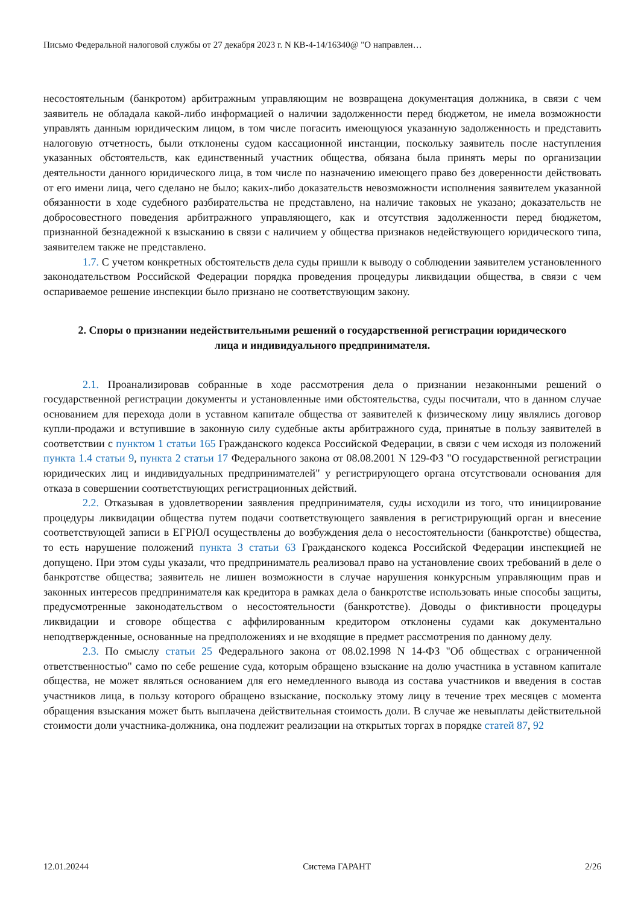Письмо Федеральной налоговой службы от 27 декабря 2023 г. N КВ-4-14/16340@ "О направлен…
несостоятельным (банкротом) арбитражным управляющим не возвращена документация должника, в связи с чем заявитель не обладала какой-либо информацией о наличии задолженности перед бюджетом, не имела возможности управлять данным юридическим лицом, в том числе погасить имеющуюся указанную задолженность и представить налоговую отчетность, были отклонены судом кассационной инстанции, поскольку заявитель после наступления указанных обстоятельств, как единственный участник общества, обязана была принять меры по организации деятельности данного юридического лица, в том числе по назначению имеющего право без доверенности действовать от его имени лица, чего сделано не было; каких-либо доказательств невозможности исполнения заявителем указанной обязанности в ходе судебного разбирательства не представлено, на наличие таковых не указано; доказательств не добросовестного поведения арбитражного управляющего, как и отсутствия задолженности перед бюджетом, признанной безнадежной к взысканию в связи с наличием у общества признаков недействующего юридического типа, заявителем также не представлено.
1.7. С учетом конкретных обстоятельств дела суды пришли к выводу о соблюдении заявителем установленного законодательством Российской Федерации порядка проведения процедуры ликвидации общества, в связи с чем оспариваемое решение инспекции было признано не соответствующим закону.
2. Споры о признании недействительными решений о государственной регистрации юридического лица и индивидуального предпринимателя.
2.1. Проанализировав собранные в ходе рассмотрения дела о признании незаконными решений о государственной регистрации документы и установленные ими обстоятельства, суды посчитали, что в данном случае основанием для перехода доли в уставном капитале общества от заявителей к физическому лицу являлись договор купли-продажи и вступившие в законную силу судебные акты арбитражного суда, принятые в пользу заявителей в соответствии с пунктом 1 статьи 165 Гражданского кодекса Российской Федерации, в связи с чем исходя из положений пункта 1.4 статьи 9, пункта 2 статьи 17 Федерального закона от 08.08.2001 N 129-ФЗ "О государственной регистрации юридических лиц и индивидуальных предпринимателей" у регистрирующего органа отсутствовали основания для отказа в совершении соответствующих регистрационных действий.
2.2. Отказывая в удовлетворении заявления предпринимателя, суды исходили из того, что инициирование процедуры ликвидации общества путем подачи соответствующего заявления в регистрирующий орган и внесение соответствующей записи в ЕГРЮЛ осуществлены до возбуждения дела о несостоятельности (банкротстве) общества, то есть нарушение положений пункта 3 статьи 63 Гражданского кодекса Российской Федерации инспекцией не допущено. При этом суды указали, что предприниматель реализовал право на установление своих требований в деле о банкротстве общества; заявитель не лишен возможности в случае нарушения конкурсным управляющим прав и законных интересов предпринимателя как кредитора в рамках дела о банкротстве использовать иные способы защиты, предусмотренные законодательством о несостоятельности (банкротстве). Доводы о фиктивности процедуры ликвидации и сговоре общества с аффилированным кредитором отклонены судами как документально неподтвержденные, основанные на предположениях и не входящие в предмет рассмотрения по данному делу.
2.3. По смыслу статьи 25 Федерального закона от 08.02.1998 N 14-ФЗ "Об обществах с ограниченной ответственностью" само по себе решение суда, которым обращено взыскание на долю участника в уставном капитале общества, не может являться основанием для его немедленного вывода из состава участников и введения в состав участников лица, в пользу которого обращено взыскание, поскольку этому лицу в течение трех месяцев с момента обращения взыскания может быть выплачена действительная стоимость доли. В случае же невыплаты действительной стоимости доли участника-должника, она подлежит реализации на открытых торгах в порядке статей 87, 92
12.01.20244 Система ГАРАНТ 2/26